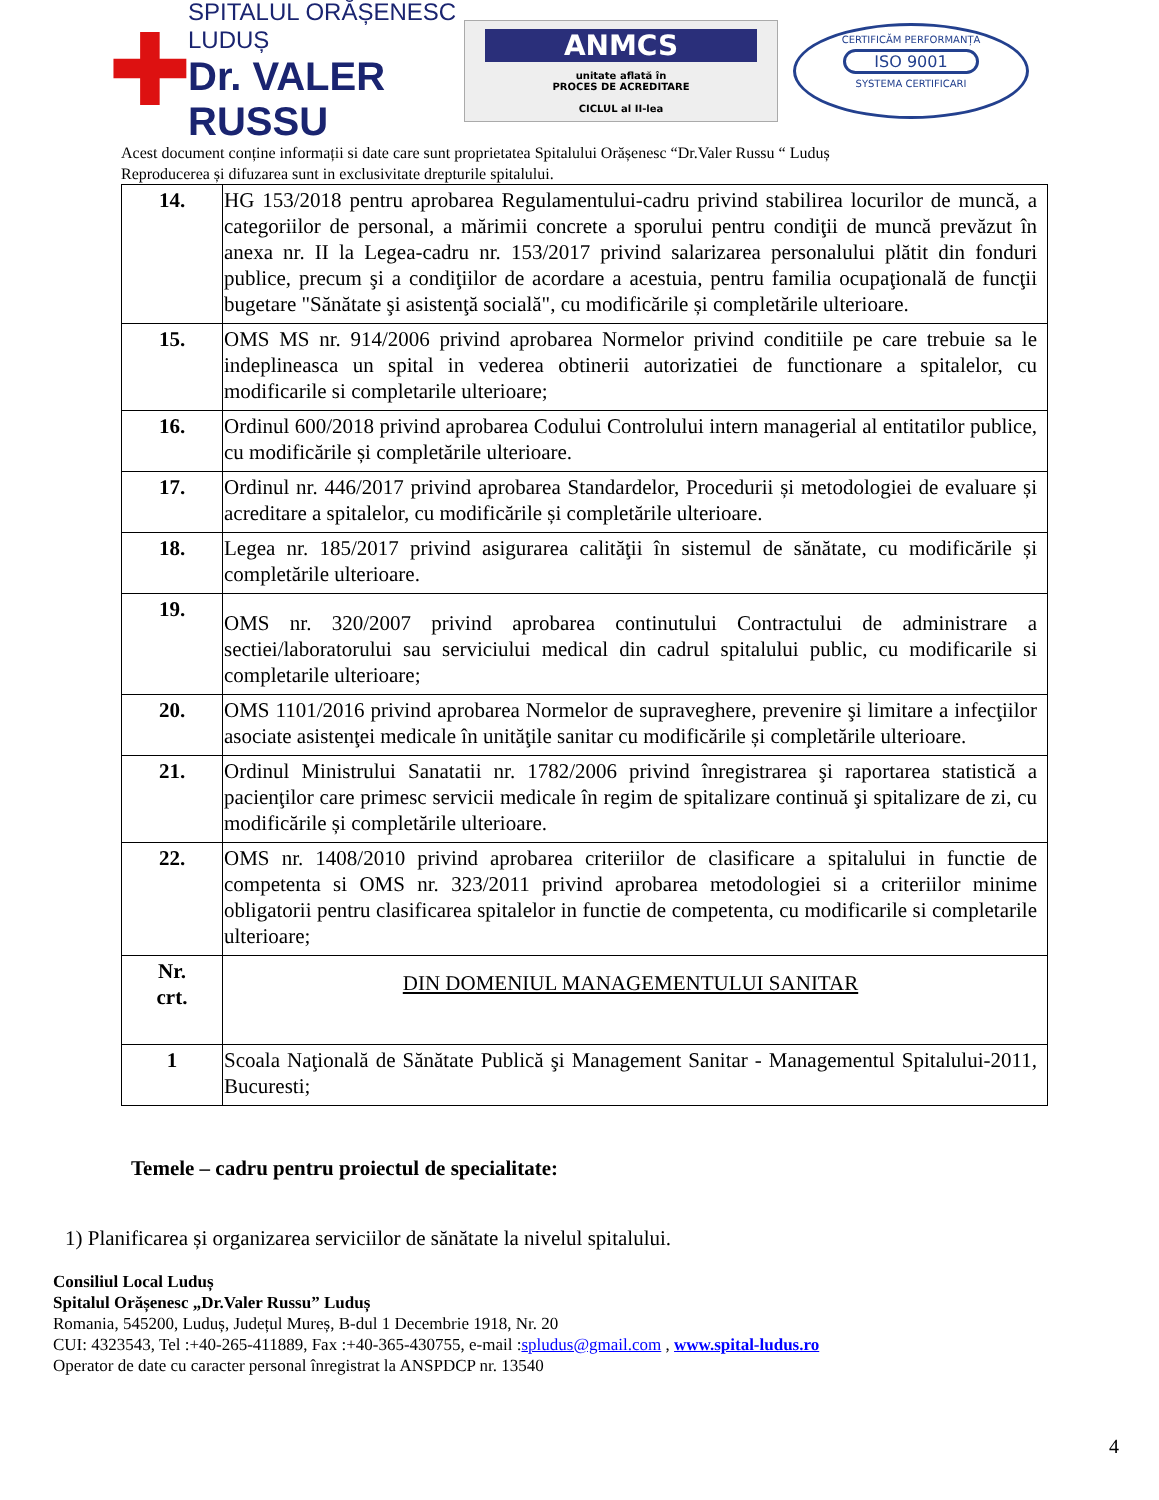✚
SPITALUL ORĂȘENESC LUDUȘ
Dr. VALER RUSSU
ANMCS
unitate aflată în
PROCES DE ACREDITARE
CICLUL al II-lea
CERTIFICĂM PERFORMANȚA
ISO 9001
SYSTEMA CERTIFICARI
Acest document conține informații si date care sunt proprietatea Spitalului Orășenesc “Dr.Valer Russu “ Luduș
Reproducerea și difuzarea sunt in exclusivitate drepturile spitalului.
| 14. | HG 153/2018 pentru aprobarea Regulamentului-cadru privind stabilirea locurilor de muncă, a categoriilor de personal, a mărimii concrete a sporului pentru condiţii de muncă prevăzut în anexa nr. II la Legea-cadru nr. 153/2017 privind salarizarea personalului plătit din fonduri publice, precum şi a condiţiilor de acordare a acestuia, pentru familia ocupaţională de funcţii bugetare "Sănătate şi asistenţă socială", cu modificările și completările ulterioare. |
| 15. | OMS MS nr. 914/2006 privind aprobarea Normelor privind conditiile pe care trebuie sa le indeplineasca un spital in vederea obtinerii autorizatiei de functionare a spitalelor, cu modificarile si completarile ulterioare; |
| 16. | Ordinul 600/2018 privind aprobarea Codului Controlului intern managerial al entitatilor publice, cu modificările și completările ulterioare. |
| 17. | Ordinul nr. 446/2017 privind aprobarea Standardelor, Procedurii și metodologiei de evaluare și acreditare a spitalelor, cu modificările și completările ulterioare. |
| 18. | Legea nr. 185/2017 privind asigurarea calităţii în sistemul de sănătate, cu modificările și completările ulterioare. |
| 19. | OMS nr. 320/2007 privind aprobarea continutului Contractului de administrare a sectiei/laboratorului sau serviciului medical din cadrul spitalului public, cu modificarile si completarile ulterioare; |
| 20. | OMS 1101/2016 privind aprobarea Normelor de supraveghere, prevenire şi limitare a infecţiilor asociate asistenţei medicale în unităţile sanitar cu modificările și completările ulterioare. |
| 21. | Ordinul Ministrului Sanatatii nr. 1782/2006 privind înregistrarea şi raportarea statistică a pacienţilor care primesc servicii medicale în regim de spitalizare continuă şi spitalizare de zi, cu modificările și completările ulterioare. |
| 22. | OMS nr. 1408/2010 privind aprobarea criteriilor de clasificare a spitalului in functie de competenta si OMS nr. 323/2011 privind aprobarea metodologiei si a criteriilor minime obligatorii pentru clasificarea spitalelor in functie de competenta, cu modificarile si completarile ulterioare; |
| Nr. crt. | DIN DOMENIUL MANAGEMENTULUI SANITAR |
| 1 | Scoala Naţională de Sănătate Publică şi Management Sanitar - Managementul Spitalului-2011, Bucuresti; |
Temele – cadru pentru proiectul de specialitate:
1) Planificarea și organizarea serviciilor de sănătate la nivelul spitalului.
Consiliul Local Luduș
Spitalul Orășenesc „Dr.Valer Russu” Luduș
Romania, 545200, Luduș, Județul Mureș, B-dul 1 Decembrie 1918, Nr. 20
CUI: 4323543, Tel :+40-265-411889, Fax :+40-365-430755, e-mail :spludus@gmail.com , www.spital-ludus.ro
Operator de date cu caracter personal înregistrat la ANSPDCP nr. 13540
4